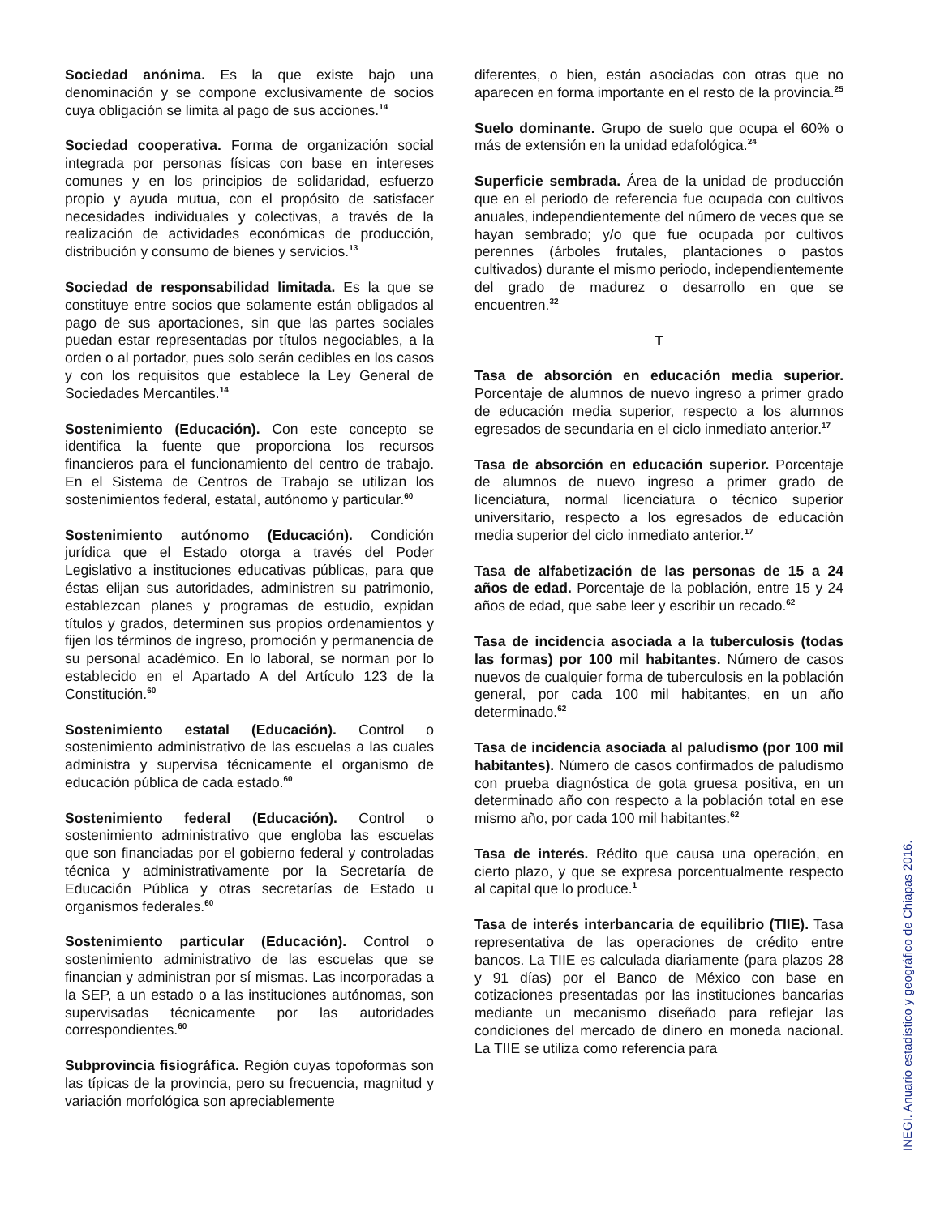Sociedad anónima. Es la que existe bajo una denominación y se compone exclusivamente de socios cuya obligación se limita al pago de sus acciones.<sup>14</sup>
Sociedad cooperativa. Forma de organización social integrada por personas físicas con base en intereses comunes y en los principios de solidaridad, esfuerzo propio y ayuda mutua, con el propósito de satisfacer necesidades individuales y colectivas, a través de la realización de actividades económicas de producción, distribución y consumo de bienes y servicios.<sup>13</sup>
Sociedad de responsabilidad limitada. Es la que se constituye entre socios que solamente están obligados al pago de sus aportaciones, sin que las partes sociales puedan estar representadas por títulos negociables, a la orden o al portador, pues solo serán cedibles en los casos y con los requisitos que establece la Ley General de Sociedades Mercantiles.<sup>14</sup>
Sostenimiento (Educación). Con este concepto se identifica la fuente que proporciona los recursos financieros para el funcionamiento del centro de trabajo. En el Sistema de Centros de Trabajo se utilizan los sostenimientos federal, estatal, autónomo y particular.<sup>60</sup>
Sostenimiento autónomo (Educación). Condición jurídica que el Estado otorga a través del Poder Legislativo a instituciones educativas públicas, para que éstas elijan sus autoridades, administren su patrimonio, establezcan planes y programas de estudio, expidan títulos y grados, determinen sus propios ordenamientos y fijen los términos de ingreso, promoción y permanencia de su personal académico. En lo laboral, se norman por lo establecido en el Apartado A del Artículo 123 de la Constitución.<sup>60</sup>
Sostenimiento estatal (Educación). Control o sostenimiento administrativo de las escuelas a las cuales administra y supervisa técnicamente el organismo de educación pública de cada estado.<sup>60</sup>
Sostenimiento federal (Educación). Control o sostenimiento administrativo que engloba las escuelas que son financiadas por el gobierno federal y controladas técnica y administrativamente por la Secretaría de Educación Pública y otras secretarías de Estado u organismos federales.<sup>60</sup>
Sostenimiento particular (Educación). Control o sostenimiento administrativo de las escuelas que se financian y administran por sí mismas. Las incorporadas a la SEP, a un estado o a las instituciones autónomas, son supervisadas técnicamente por las autoridades correspondientes.<sup>60</sup>
Subprovincia fisiográfica. Región cuyas topoformas son las típicas de la provincia, pero su frecuencia, magnitud y variación morfológica son apreciablemente
diferentes, o bien, están asociadas con otras que no aparecen en forma importante en el resto de la provincia.<sup>25</sup>
Suelo dominante. Grupo de suelo que ocupa el 60% o más de extensión en la unidad edafológica.<sup>24</sup>
Superficie sembrada. Área de la unidad de producción que en el periodo de referencia fue ocupada con cultivos anuales, independientemente del número de veces que se hayan sembrado; y/o que fue ocupada por cultivos perennes (árboles frutales, plantaciones o pastos cultivados) durante el mismo periodo, independientemente del grado de madurez o desarrollo en que se encuentren.<sup>32</sup>
T
Tasa de absorción en educación media superior. Porcentaje de alumnos de nuevo ingreso a primer grado de educación media superior, respecto a los alumnos egresados de secundaria en el ciclo inmediato anterior.<sup>17</sup>
Tasa de absorción en educación superior. Porcentaje de alumnos de nuevo ingreso a primer grado de licenciatura, normal licenciatura o técnico superior universitario, respecto a los egresados de educación media superior del ciclo inmediato anterior.<sup>17</sup>
Tasa de alfabetización de las personas de 15 a 24 años de edad. Porcentaje de la población, entre 15 y 24 años de edad, que sabe leer y escribir un recado.<sup>62</sup>
Tasa de incidencia asociada a la tuberculosis (todas las formas) por 100 mil habitantes. Número de casos nuevos de cualquier forma de tuberculosis en la población general, por cada 100 mil habitantes, en un año determinado.<sup>62</sup>
Tasa de incidencia asociada al paludismo (por 100 mil habitantes). Número de casos confirmados de paludismo con prueba diagnóstica de gota gruesa positiva, en un determinado año con respecto a la población total en ese mismo año, por cada 100 mil habitantes.<sup>62</sup>
Tasa de interés. Rédito que causa una operación, en cierto plazo, y que se expresa porcentualmente respecto al capital que lo produce.<sup>1</sup>
Tasa de interés interbancaria de equilibrio (TIIE). Tasa representativa de las operaciones de crédito entre bancos. La TIIE es calculada diariamente (para plazos 28 y 91 días) por el Banco de México con base en cotizaciones presentadas por las instituciones bancarias mediante un mecanismo diseñado para reflejar las condiciones del mercado de dinero en moneda nacional. La TIIE se utiliza como referencia para
INEGI. Anuario estadístico y geográfico de Chiapas 2016.